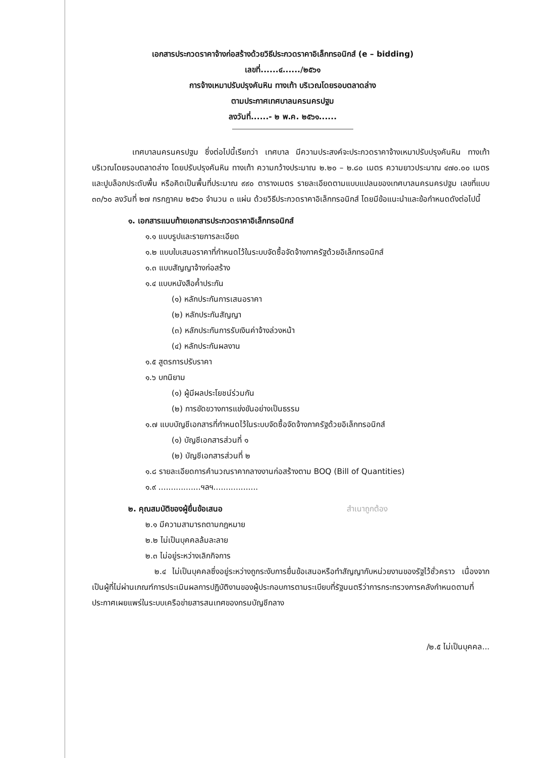เอกสารประกวดราคาจ้างก่อสร้างด้วยวิธีประกวดราคาอิเล็กทรอนิกส์ (e – bidding)
เลขที่......๔....../๒๕๖๑
การจ้างเหมาปรับปรุงคันหิน ทางเท้า บริเวณโดยรอบตลาดล่าง
ตามประกาศเทศบาลนครนครปฐม
ลงวันที่......- ๒ พ.ค. ๒๕๖๑......
เทศบาลนครนครปฐม ซึ่งต่อไปนี้เรียกว่า เทศบาล มีความประสงค์จะประกวดราคาจ้างเหมาปรับปรุงคันหิน ทางเท้า บริเวณโดยรอบตลาดล่าง โดยปรับปรุงคันหิน ทางเท้า ความกว้างประมาณ ๒.๒๐ – ๒.๘๐ เมตร ความยาวประมาณ ๔๗๐.๐๐ เมตร และปูบล็อกประดับพื้น หรือคิดเป็นพื้นที่ประมาณ ๙๙๐ ตารางเมตร รายละเอียดตามแบบแปลนของเทศบาลนครนครปฐม เลขที่แบบ ๓๓/๖๐ ลงวันที่ ๒๗ กรกฎาคม ๒๕๖๐ จำนวน ๓ แผ่น ด้วยวิธีประกวดราคาอิเล็กทรอนิกส์ โดยมีข้อแนะนำและข้อกำหนดดังต่อไปนี้
๑. เอกสารแนบท้ายเอกสารประกวดราคาอิเล็กทรอนิกส์
๑.๑ แบบรูปและรายการละเอียด
๑.๒ แบบใบเสนอราคาที่กำหนดไว้ในระบบจัดซื้อจัดจ้างภาครัฐด้วยอิเล็กทรอนิกส์
๑.๓ แบบสัญญาจ้างก่อสร้าง
๑.๔ แบบหนังสือค้ำประกัน
(๑) หลักประกันการเสนอราคา
(๒) หลักประกันสัญญา
(๓) หลักประกันการรับเงินค่าจ้างล่วงหน้า
(๔) หลักประกันผลงาน
๑.๕ สูตรการปรับราคา
๑.๖ บทนิยาม
(๑) ผู้มีผลประโยชน์ร่วมกัน
(๒) การขัดขวางการแข่งขันอย่างเป็นธรรม
๑.๗ แบบบัญชีเอกสารที่กำหนดไว้ในระบบจัดซื้อจัดจ้างภาครัฐด้วยอิเล็กทรอนิกส์
(๑) บัญชีเอกสารส่วนที่ ๑
(๒) บัญชีเอกสารส่วนที่ ๒
๑.๘ รายละเอียดการคำนวณราคากลางงานก่อสร้างตาม BOQ (Bill of Quantities)
๑.๙ .................ฯลฯ..................
๒. คุณสมบัติของผู้ยื่นข้อเสนอ สำเนาถูกต้อง
๒.๑ มีความสามารถตามกฎหมาย
๒.๒ ไม่เป็นบุคคลล้มละลาย
๒.๓ ไม่อยู่ระหว่างเลิกกิจการ
๒.๔ ไม่เป็นบุคคลซึ่งอยู่ระหว่างถูกระงับการยื่นข้อเสนอหรือทำสัญญากับหน่วยงานของรัฐไว้ชั่วคราว เนื่องจากเป็นผู้ที่ไม่ผ่านเกณฑ์การประเมินผลการปฏิบัติงานของผู้ประกอบการตามระเบียบที่รัฐมนตรีว่าการกระทรวงการคลังกำหนดตามที่ประกาศเผยแพร่ในระบบเครือข่ายสารสนเทศของกรมบัญชีกลาง
/๒.๕ ไม่เป็นบุคคล...